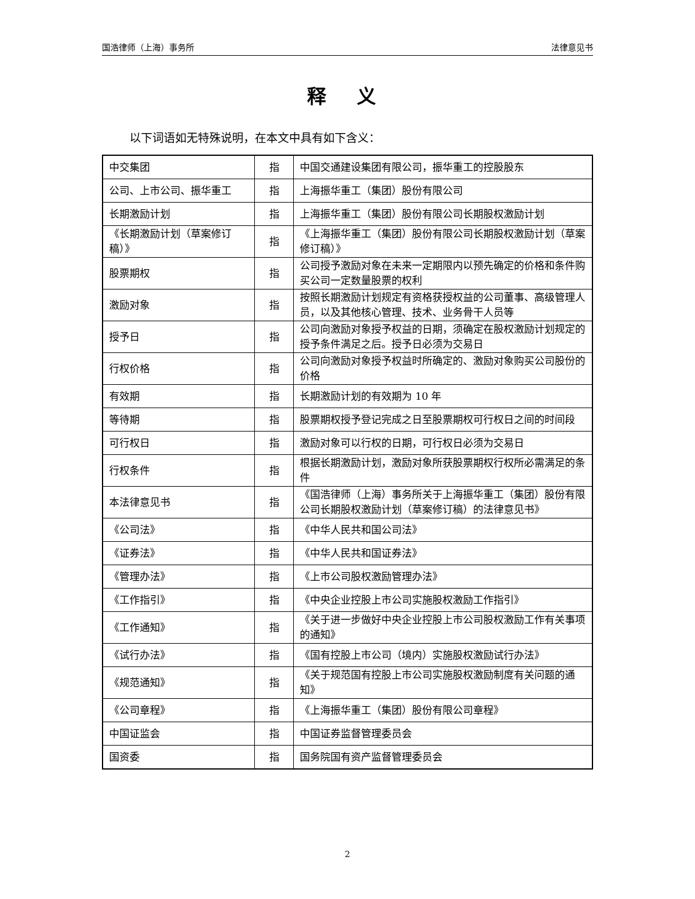国浩律师（上海）事务所 法律意见书
释 义
以下词语如无特殊说明，在本文中具有如下含义：
| 中交集团 | 指 | 中国交通建设集团有限公司，振华重工的控股股东 |
| 公司、上市公司、振华重工 | 指 | 上海振华重工（集团）股份有限公司 |
| 长期激励计划 | 指 | 上海振华重工（集团）股份有限公司长期股权激励计划 |
| 《长期激励计划（草案修订稿）》 | 指 | 《上海振华重工（集团）股份有限公司长期股权激励计划（草案修订稿）》 |
| 股票期权 | 指 | 公司授予激励对象在未来一定期限内以预先确定的价格和条件购买公司一定数量股票的权利 |
| 激励对象 | 指 | 按照长期激励计划规定有资格获授权益的公司董事、高级管理人员，以及其他核心管理、技术、业务骨干人员等 |
| 授予日 | 指 | 公司向激励对象授予权益的日期，须确定在股权激励计划规定的授予条件满足之后。授予日必须为交易日 |
| 行权价格 | 指 | 公司向激励对象授予权益时所确定的、激励对象购买公司股份的价格 |
| 有效期 | 指 | 长期激励计划的有效期为 10 年 |
| 等待期 | 指 | 股票期权授予登记完成之日至股票期权可行权日之间的时间段 |
| 可行权日 | 指 | 激励对象可以行权的日期，可行权日必须为交易日 |
| 行权条件 | 指 | 根据长期激励计划，激励对象所获股票期权行权所必需满足的条件 |
| 本法律意见书 | 指 | 《国浩律师（上海）事务所关于上海振华重工（集团）股份有限公司长期股权激励计划（草案修订稿）的法律意见书》 |
| 《公司法》 | 指 | 《中华人民共和国公司法》 |
| 《证券法》 | 指 | 《中华人民共和国证券法》 |
| 《管理办法》 | 指 | 《上市公司股权激励管理办法》 |
| 《工作指引》 | 指 | 《中央企业控股上市公司实施股权激励工作指引》 |
| 《工作通知》 | 指 | 《关于进一步做好中央企业控股上市公司股权激励工作有关事项的通知》 |
| 《试行办法》 | 指 | 《国有控股上市公司（境内）实施股权激励试行办法》 |
| 《规范通知》 | 指 | 《关于规范国有控股上市公司实施股权激励制度有关问题的通知》 |
| 《公司章程》 | 指 | 《上海振华重工（集团）股份有限公司章程》 |
| 中国证监会 | 指 | 中国证券监督管理委员会 |
| 国资委 | 指 | 国务院国有资产监督管理委员会 |
2